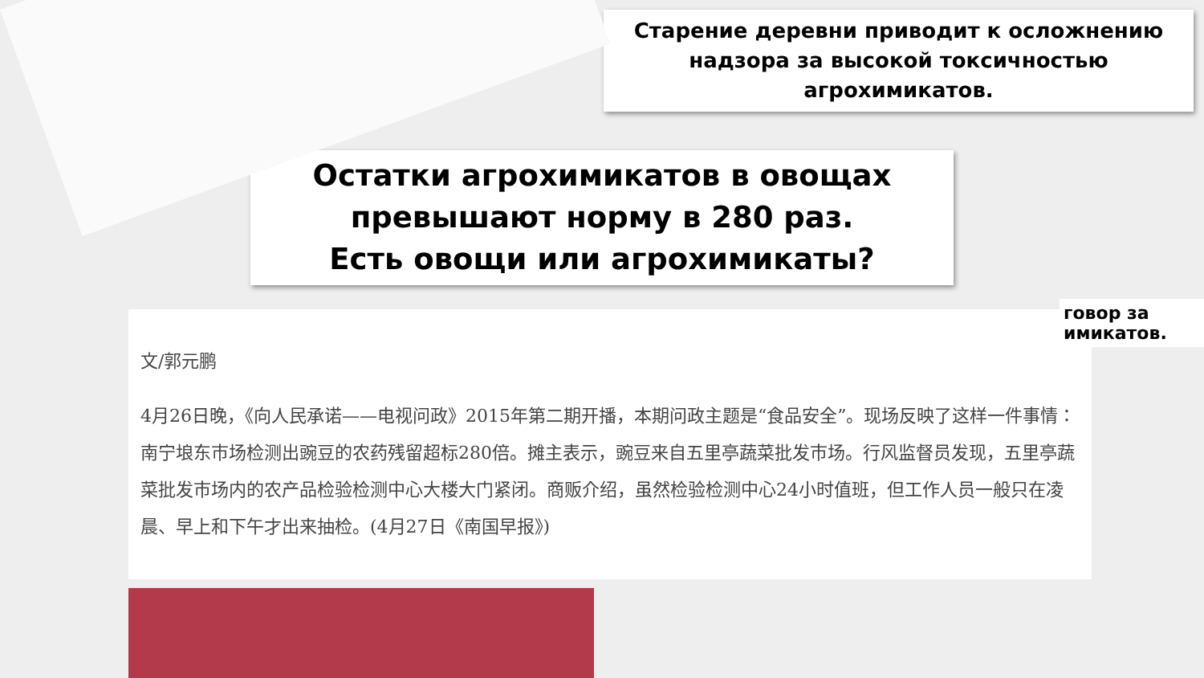говор за имикатов.
Старение деревни приводит к осложнению надзора за высокой токсичностью агрохимикатов.
Остатки агрохимикатов в овощах превышают норму в 280 раз.
Есть овощи или агрохимикаты?
文/郭元鹏
4月26日晚，《向人民承诺——电视问政》2015年第二期开播，本期问政主题是“食品安全”。现场反映了这样一件事情：南宁埌东市场检测出豌豆的农药残留超标280倍。摊主表示，豌豆来自五里亭蔬菜批发市场。行风监督员发现，五里亭蔬菜批发市场内的农产品检验检测中心大楼大门紧闭。商贩介绍，虽然检验检测中心24小时值班，但工作人员一般只在凌晨、早上和下午才出来抽检。(4月27日《南国早报》)